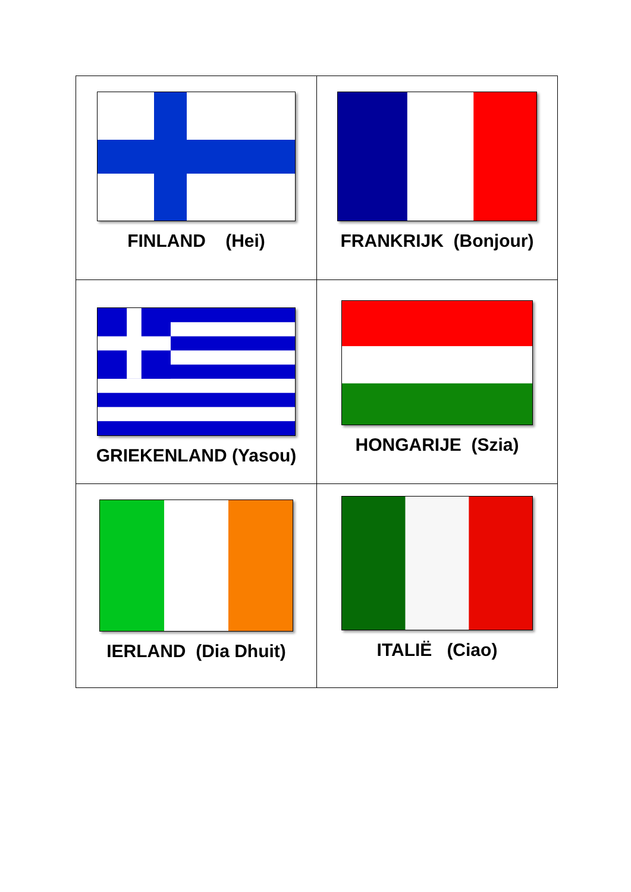| FINLAND (Hei) | FRANKRIJK (Bonjour) |
| GRIEKENLAND (Yasou) | HONGARIJE (Szia) |
| IERLAND (Dia Dhuit) | ITALIË (Ciao) |